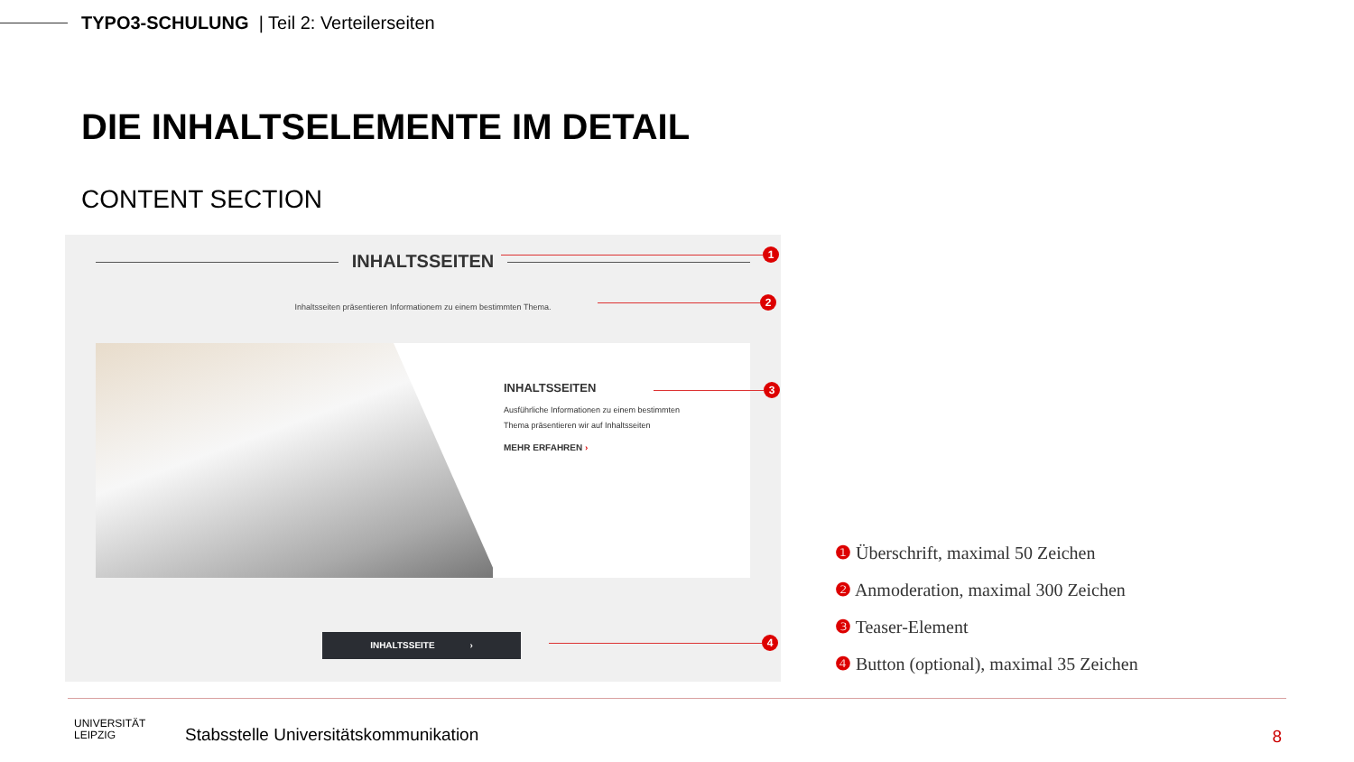TYPO3-SCHULUNG | Teil 2: Verteilerseiten
DIE INHALTSELEMENTE IM DETAIL
CONTENT SECTION
INHALTSSEITEN
Inhaltsseiten präsentieren Informationem zu einem bestimmten Thema.
INHALTSSEITEN
Ausführliche Informationen zu einem bestimmten Thema präsentieren wir auf Inhaltsseiten
MEHR ERFAHREN ›
INHALTSSEITE ›
1
2
3
4
❶ Überschrift, maximal 50 Zeichen
❷ Anmoderation, maximal 300 Zeichen
❸ Teaser-Element
❹ Button (optional), maximal 35 Zeichen
UNIVERSITÄT
LEIPZIG
Stabsstelle Universitätskommunikation
8